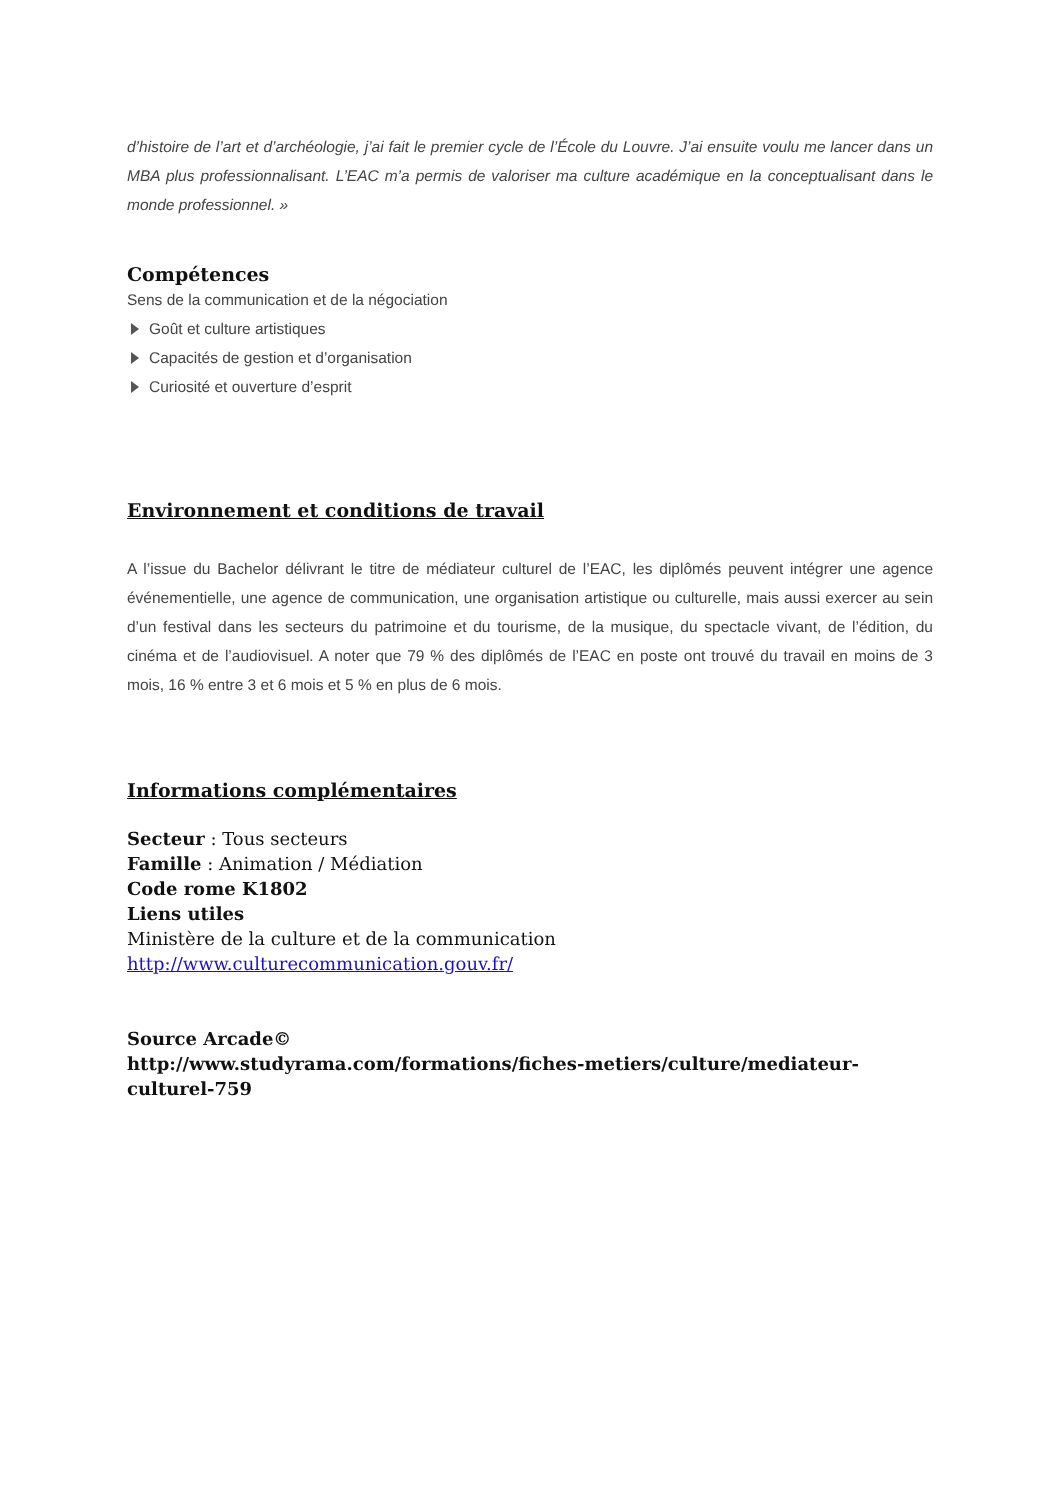d’histoire de l’art et d’archéologie, j’ai fait le premier cycle de l’École du Louvre. J’ai ensuite voulu me lancer dans un MBA plus professionnalisant. L’EAC m’a permis de valoriser ma culture académique en la conceptualisant dans le monde professionnel. »
Compétences
Sens de la communication et de la négociation
Goût et culture artistiques
Capacités de gestion et d’organisation
Curiosité et ouverture d’esprit
Environnement et conditions de travail
A l’issue du Bachelor délivrant le titre de médiateur culturel de l’EAC, les diplômés peuvent intégrer une agence événementielle, une agence de communication, une organisation artistique ou culturelle, mais aussi exercer au sein d’un festival dans les secteurs du patrimoine et du tourisme, de la musique, du spectacle vivant, de l’édition, du cinéma et de l’audiovisuel. A noter que 79 % des diplômés de l’EAC en poste ont trouvé du travail en moins de 3 mois, 16 % entre 3 et 6 mois et 5 % en plus de 6 mois.
Informations complémentaires
Secteur : Tous secteurs
Famille : Animation / Médiation
Code rome K1802
Liens utiles
Ministère de la culture et de la communication
http://www.culturecommunication.gouv.fr/
Source Arcade©
http://www.studyrama.com/formations/fiches-metiers/culture/mediateur-culturel-759